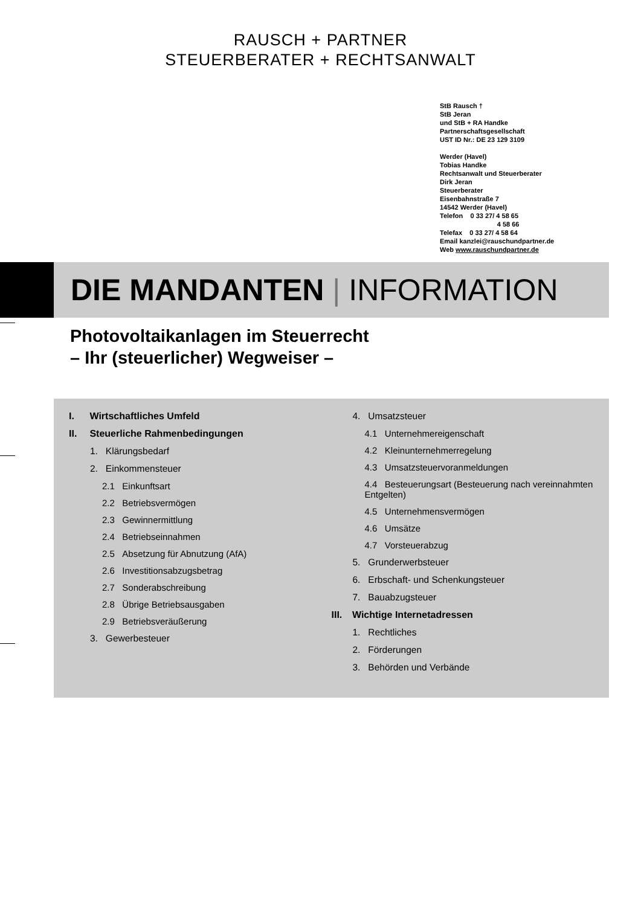RAUSCH + PARTNER
STEUERBERATER + RECHTSANWALT
StB Rausch †
StB Jeran
und StB + RA Handke
Partnerschaftsgesellschaft
UST ID Nr.: DE 23 129 3109
Werder (Havel)
Tobias Handke
Rechtsanwalt und Steuerberater
Dirk Jeran
Steuerberater
Eisenbahnstraße 7
14542 Werder (Havel)
Telefon 0 33 27/ 4 58 65
4 58 66
Telefax 0 33 27/ 4 58 64
Email kanzlei@rauschundpartner.de
Web www.rauschundpartner.de
DIE MANDANTEN | INFORMATION
Photovoltaikanlagen im Steuerrecht
– Ihr (steuerlicher) Wegweiser –
I. Wirtschaftliches Umfeld
II. Steuerliche Rahmenbedingungen
1. Klärungsbedarf
2. Einkommensteuer
2.1 Einkunftsart
2.2 Betriebsvermögen
2.3 Gewinnermittlung
2.4 Betriebseinnahmen
2.5 Absetzung für Abnutzung (AfA)
2.6 Investitionsabzugsbetrag
2.7 Sonderabschreibung
2.8 Übrige Betriebsausgaben
2.9 Betriebsveräußerung
3. Gewerbesteuer
4. Umsatzsteuer
4.1 Unternehmereigenschaft
4.2 Kleinunternehmerregelung
4.3 Umsatzsteuervoranmeldungen
4.4 Besteuerungsart (Besteuerung nach vereinnahmten Entgelten)
4.5 Unternehmensvermögen
4.6 Umsätze
4.7 Vorsteuerabzug
5. Grunderwerbsteuer
6. Erbschaft- und Schenkungsteuer
7. Bauabzugsteuer
III. Wichtige Internetadressen
1. Rechtliches
2. Förderungen
3. Behörden und Verbände